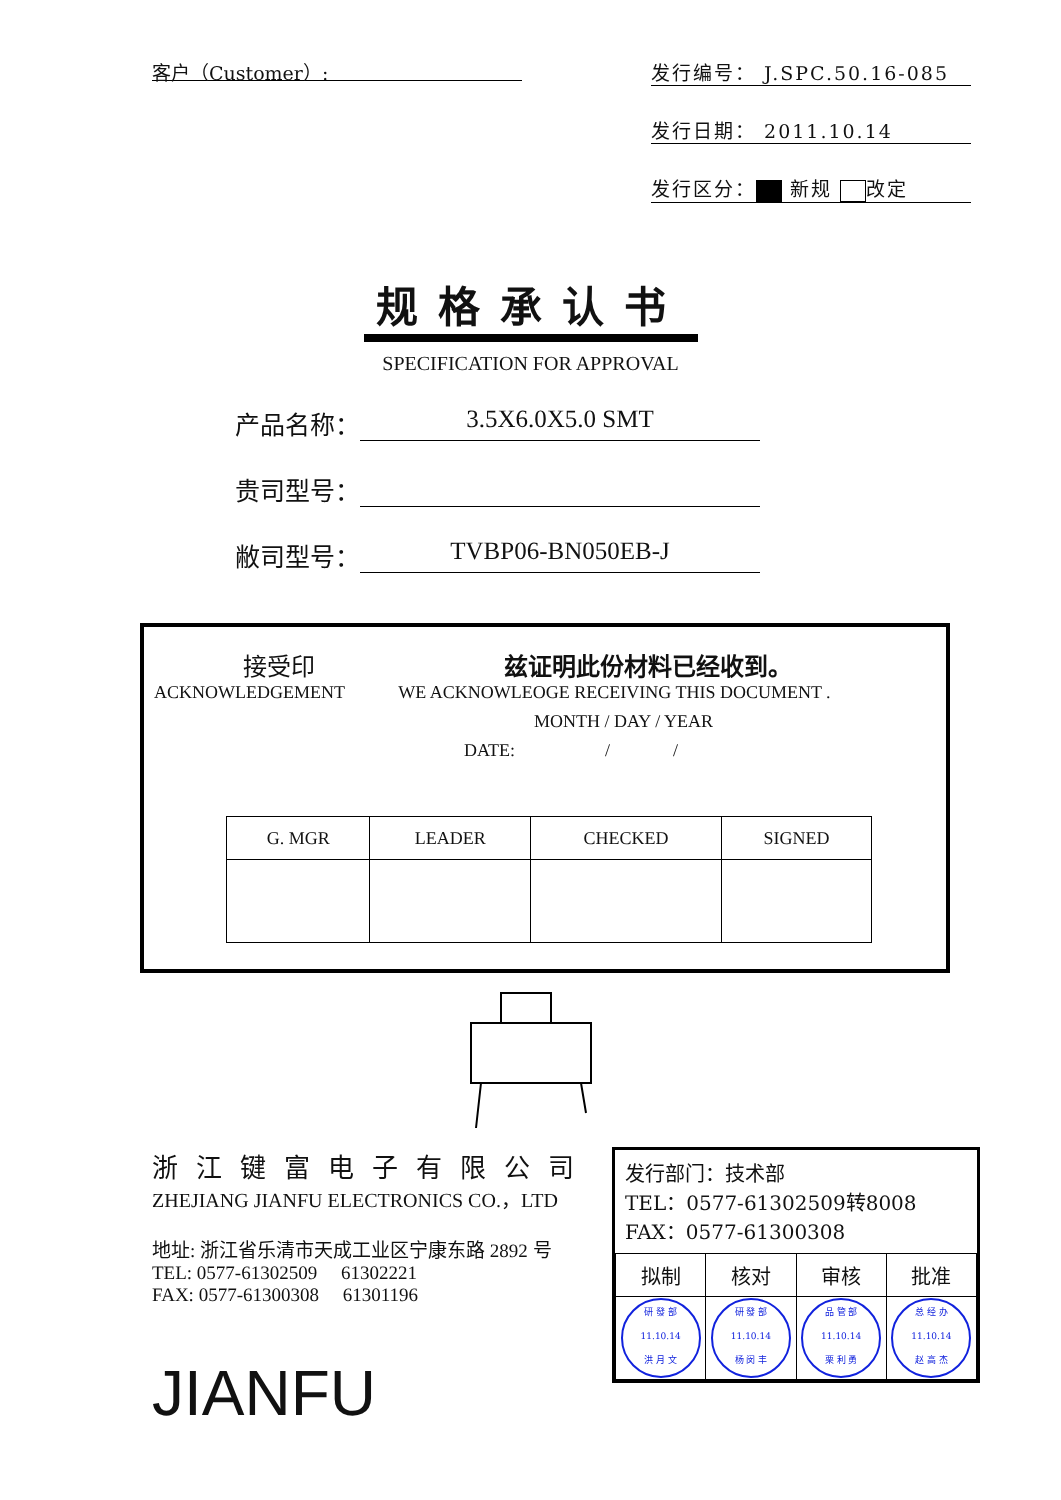客户（Customer）:
发行编号： J.SPC.50.16-085
发行日期： 2011.10.14
发行区分： 新规 改定
规格承认书
SPECIFICATION FOR APPROVAL
产品名称： 3.5X6.0X5.0 SMT
贵司型号：
敝司型号： TVBP06-BN050EB-J
接受印 兹证明此份材料已经收到。
ACKNOWLEDGEMENT WE ACKNOWLEOGE RECEIVING THIS DOCUMENT .
MONTH / DAY / YEAR
DATE: / /
| G. MGR | LEADER | CHECKED | SIGNED |
| --- | --- | --- | --- |
浙江键富电子有限公司
ZHEJIANG JIANFU ELECTRONICS CO.，LTD
地址: 浙江省乐清市天成工业区宁康东路 2892 号
TEL: 0577-61302509 61302221
FAX: 0577-61300308 61301196
JIANFU
发行部门：技术部
TEL：0577-61302509转8008
FAX：0577-61300308
| 拟制 | 核对 | 审核 | 批准 |
| 研 發 部 11.10.14 洪 月 文 | 研 發 部 11.10.14 杨 闵 丰 | 品 管 部 11.10.14 栗 利 勇 | 总 经 办 11.10.14 赵 高 杰 |